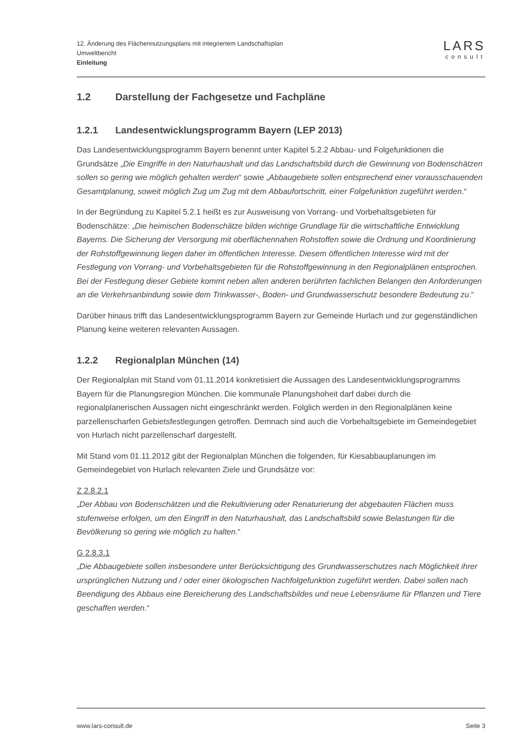12. Änderung des Flächennutzungsplans mit integriertem Landschaftsplan
Umweltbericht
Einleitung
LARS
consult
1.2 Darstellung der Fachgesetze und Fachpläne
1.2.1 Landesentwicklungsprogramm Bayern (LEP 2013)
Das Landesentwicklungsprogramm Bayern benennt unter Kapitel 5.2.2 Abbau- und Folgefunktionen die Grundsätze „Die Eingriffe in den Naturhaushalt und das Landschaftsbild durch die Gewinnung von Bodenschätzen sollen so gering wie möglich gehalten werden“ sowie „Abbaugebiete sollen entsprechend einer vorausschauenden Gesamtplanung, soweit möglich Zug um Zug mit dem Abbaufortschritt, einer Folgefunktion zugeführt werden.“
In der Begründung zu Kapitel 5.2.1 heißt es zur Ausweisung von Vorrang- und Vorbehaltsgebieten für Bodenschätze: „Die heimischen Bodenschätze bilden wichtige Grundlage für die wirtschaftliche Entwicklung Bayerns. Die Sicherung der Versorgung mit oberflächennahen Rohstoffen sowie die Ordnung und Koordinierung der Rohstoffgewinnung liegen daher im öffentlichen Interesse. Diesem öffentlichen Interesse wird mit der Festlegung von Vorrang- und Vorbehaltsgebieten für die Rohstoffgewinnung in den Regionalplänen entsprochen. Bei der Festlegung dieser Gebiete kommt neben allen anderen berührten fachlichen Belangen den Anforderungen an die Verkehrsanbindung sowie dem Trinkwasser-, Boden- und Grundwasserschutz besondere Bedeutung zu.“
Darüber hinaus trifft das Landesentwicklungsprogramm Bayern zur Gemeinde Hurlach und zur gegenständlichen Planung keine weiteren relevanten Aussagen.
1.2.2 Regionalplan München (14)
Der Regionalplan mit Stand vom 01.11.2014 konkretisiert die Aussagen des Landesentwicklungsprogramms Bayern für die Planungsregion München. Die kommunale Planungshoheit darf dabei durch die regionalplanerischen Aussagen nicht eingeschränkt werden. Folglich werden in den Regionalplänen keine parzellenscharfen Gebietsfestlegungen getroffen. Demnach sind auch die Vorbehaltsgebiete im Gemeindegebiet von Hurlach nicht parzellenscharf dargestellt.
Mit Stand vom 01.11.2012 gibt der Regionalplan München die folgenden, für Kiesabbauplanungen im Gemeindegebiet von Hurlach relevanten Ziele und Grundsätze vor:
Z 2.8.2.1
„Der Abbau von Bodenschätzen und die Rekultivierung oder Renaturierung der abgebauten Flächen muss stufenweise erfolgen, um den Eingriff in den Naturhaushalt, das Landschaftsbild sowie Belastungen für die Bevölkerung so gering wie möglich zu halten.“
G 2.8.3.1
„Die Abbaugebiete sollen insbesondere unter Berücksichtigung des Grundwasserschutzes nach Möglichkeit ihrer ursprünglichen Nutzung und / oder einer ökologischen Nachfolgefunktion zugeführt werden. Dabei sollen nach Beendigung des Abbaus eine Bereicherung des Landschaftsbildes und neue Lebensräume für Pflanzen und Tiere geschaffen werden.“
www.lars-consult.de Seite 3